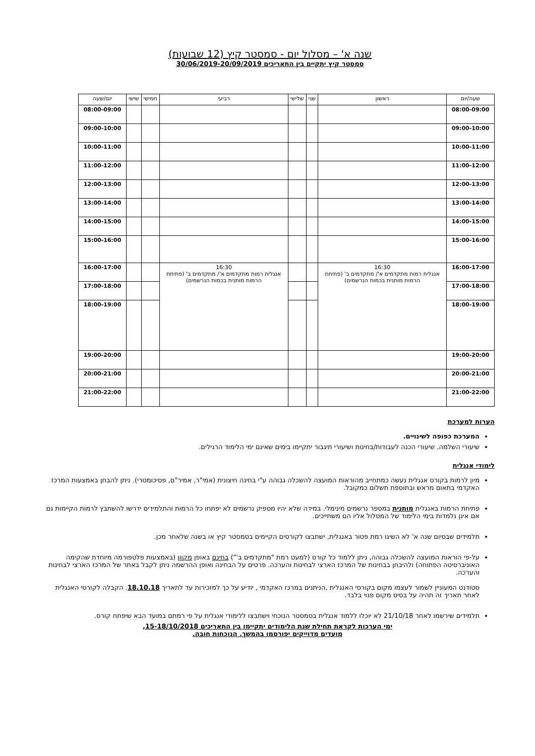שנה א' – מסלול יום - סמסטר קיץ (12 שבועות)
סמסטר קיץ יתקיים בין התאריכים 30/06/2019-20/09/2019
| שעה/יום | ראשון | שני | שלישי | רביעי | חמישי | שישי | יום/שעה |
| --- | --- | --- | --- | --- | --- | --- | --- |
| 08:00-09:00 | | | | | | | 08:00-09:00 |
| 09:00-10:00 | | | | | | | 09:00-10:00 |
| 10:00-11:00 | | | | | | | 10:00-11:00 |
| 11:00-12:00 | | | | | | | 11:00-12:00 |
| 12:00-13:00 | | | | | | | 12:00-13:00 |
| 13:00-14:00 | | | | | | | 13:00-14:00 |
| 14:00-15:00 | | | | | | | 14:00-15:00 |
| 15:00-16:00 | | | | | | | 15:00-16:00 |
| 16:00-17:00 | 16:30 אנגלית רמות מתקדמים א'/ מתקדמים ב' (פתיחת הרמות מותנית בכמות הנרשמים) | | | 16:30 אנגלית רמות מתקדמים א'/ מתקדמים ב' (פתיחת הרמות מותנית בכמות הנרשמים) | | | 16:00-17:00 |
| 17:00-18:00 | | | | | | | 17:00-18:00 |
| 18:00-19:00 | | | | | | | 18:00-19:00 |
| 19:00-20:00 | | | | | | | 19:00-20:00 |
| 20:00-21:00 | | | | | | | 20:00-21:00 |
| 21:00-22:00 | | | | | | | 21:00-22:00 |
הערות למערכת
המערכת כפופה לשינויים.
שיעורי השלמה, שיעורי הכנה לעבודות/בחינות ושיעורי תיגבור יתקיימו בימים שאינם ימי הלימוד הרגילים.
לימודי אנגלית
מיון לרמות בקורס אנגלית נעשה כמתחייב מהוראות המועצה להשכלה גבוהה ע"י בחינה חיצונית (אמי"ר, אמיר"ם, פסיכומטרי). ניתן להבחן באמצעות המרכז האקדמי בתאום מראש ובתוספת תשלום כמקובל.
פתיחת הרמות באנגלית מותנית במספר נרשמים מינימלי. במידה שלא יהיו מספיק נרשמים לא יפתחו כל הרמות והתלמידים ידרשו להשתבץ לרמות הקיימות גם אם אינן נלמדות בימי הלימוד של המסלול אליו הם משתייכים.
תלמידים שבסיום שנה א' לא השיגו רמת פטור באנגלית, ישתבצו לקורסים הקיימים בסמסטר קיץ או בשנה שלאחר מכן.
על-פי הוראות המועצה להשכלה גבוהה, ניתן ללמוד כל קורס (למעט רמת "מתקדמים ב'") בחינם באופן מקוון (באמצעות פלטפורמה מיוחדת שהקימה האוניברסיטה הפתוחה) ולהיבחן בבחינות של המרכז הארצי לבחינות והערכה. פרטים על הבחינה ואופן ההרשמה ניתן לקבל באתר של המרכז הארצי לבחינות והערכה.
סטודנט המעוניין לשמור לעצמו מקום בקורסי האנגלית ,הניתנים במרכז האקדמי , יודיע על כך למזכירות עד לתאריך 18.10.18. הקבלה לקורסי האנגלית לאחר תאריך זה תהיה על בסיס מקום פנוי בלבד.
תלמידים שירשמו לאחר 21/10/18 לא יוכלו ללמוד אנגלית בסמסטר הנוכחי וישתבצו ללימודי אנגלית על פי רמתם במועד הבא שיפתח קורס.
ימי הערכות לקראת תחילת שנת הלימודים יתקיימו בין התאריכים 15-18/10/2018,
מועדים מדוייקים יפורסמו בהמשך. הנוכחות חובה.